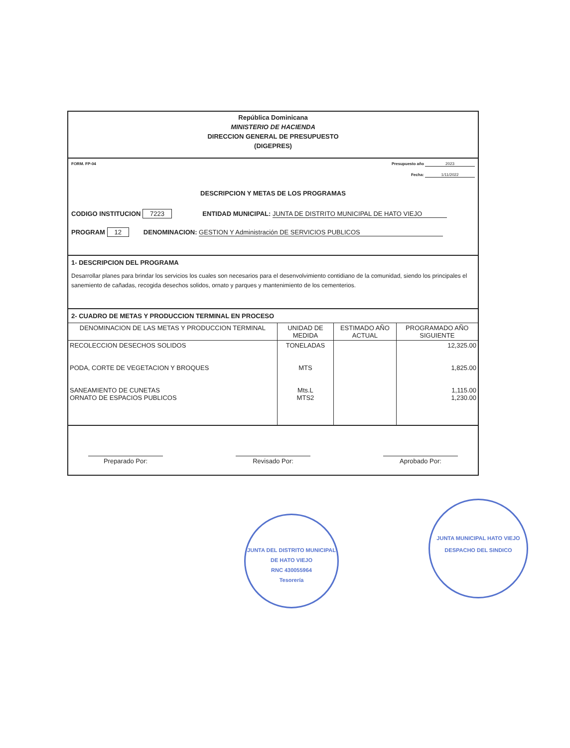República Dominicana
MINISTERIO DE HACIENDA
DIRECCION GENERAL DE PRESUPUESTO
(DIGEPRES)
FORM. FP-04 Presupuesto año 2023
Fecha: 1/11/2022
DESCRIPCION Y METAS DE LOS PROGRAMAS
CODIGO INSTITUCION 7223 ENTIDAD MUNICIPAL: JUNTA DE DISTRITO MUNICIPAL DE HATO VIEJO
PROGRAM 12 DENOMINACION: GESTION Y Administración DE SERVICIOS PUBLICOS
1- DESCRIPCION DEL PROGRAMA
Desarrollar planes para brindar los servicios los cuales son necesarios para el desenvolvimiento contidiano de la comunidad, siendo los principales el sanemiento de cañadas, recogida desechos solidos, ornato y parques y mantenimiento de los cementerios.
2- CUADRO DE METAS Y PRODUCCION TERMINAL EN PROCESO
| DENOMINACION DE LAS METAS Y PRODUCCION TERMINAL | UNIDAD DE MEDIDA | ESTIMADO AÑO ACTUAL | PROGRAMADO AÑO SIGUIENTE |
| --- | --- | --- | --- |
| RECOLECCION DESECHOS SOLIDOS PODA, CORTE DE VEGETACION Y BROQUES SANEAMIENTO DE CUNETAS ORNATO DE ESPACIOS PUBLICOS | TONELADAS MTS Mts.L MTS2 | | 12,325.00 1,825.00 1,115.00 1,230.00 |
Preparado Por: Revisado Por: Aprobado Por:
JUNTA DEL DISTRITO MUNICIPAL DE HATO VIEJO
RNC 430055964
Tesorería
JUNTA MUNICIPAL HATO VIEJO
DESPACHO DEL SINDICO